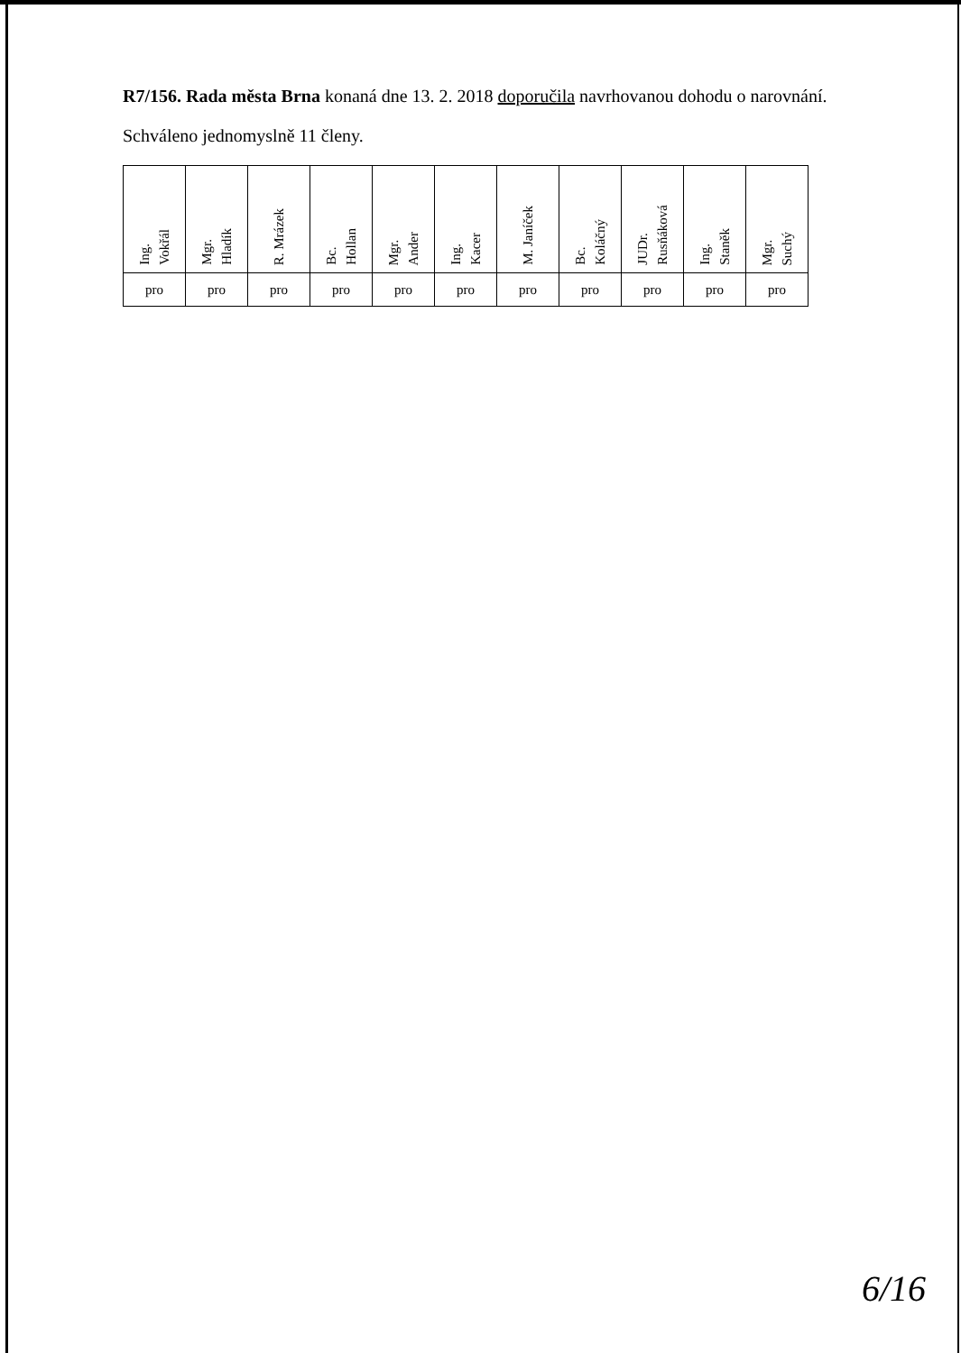R7/156. Rada města Brna konaná dne 13. 2. 2018 doporučila navrhovanou dohodu o narovnání.
Schváleno jednomyslně 11 členy.
| Ing. Vokřál | Mgr. Hladík | R. Mrázek | Bc. Hollan | Mgr. Ander | Ing. Kacer | M. Janíček | Bc. Koláčný | JUDr. Rusňáková | Ing. Staněk | Mgr. Suchý |
| pro | pro | pro | pro | pro | pro | pro | pro | pro | pro | pro |
6/16